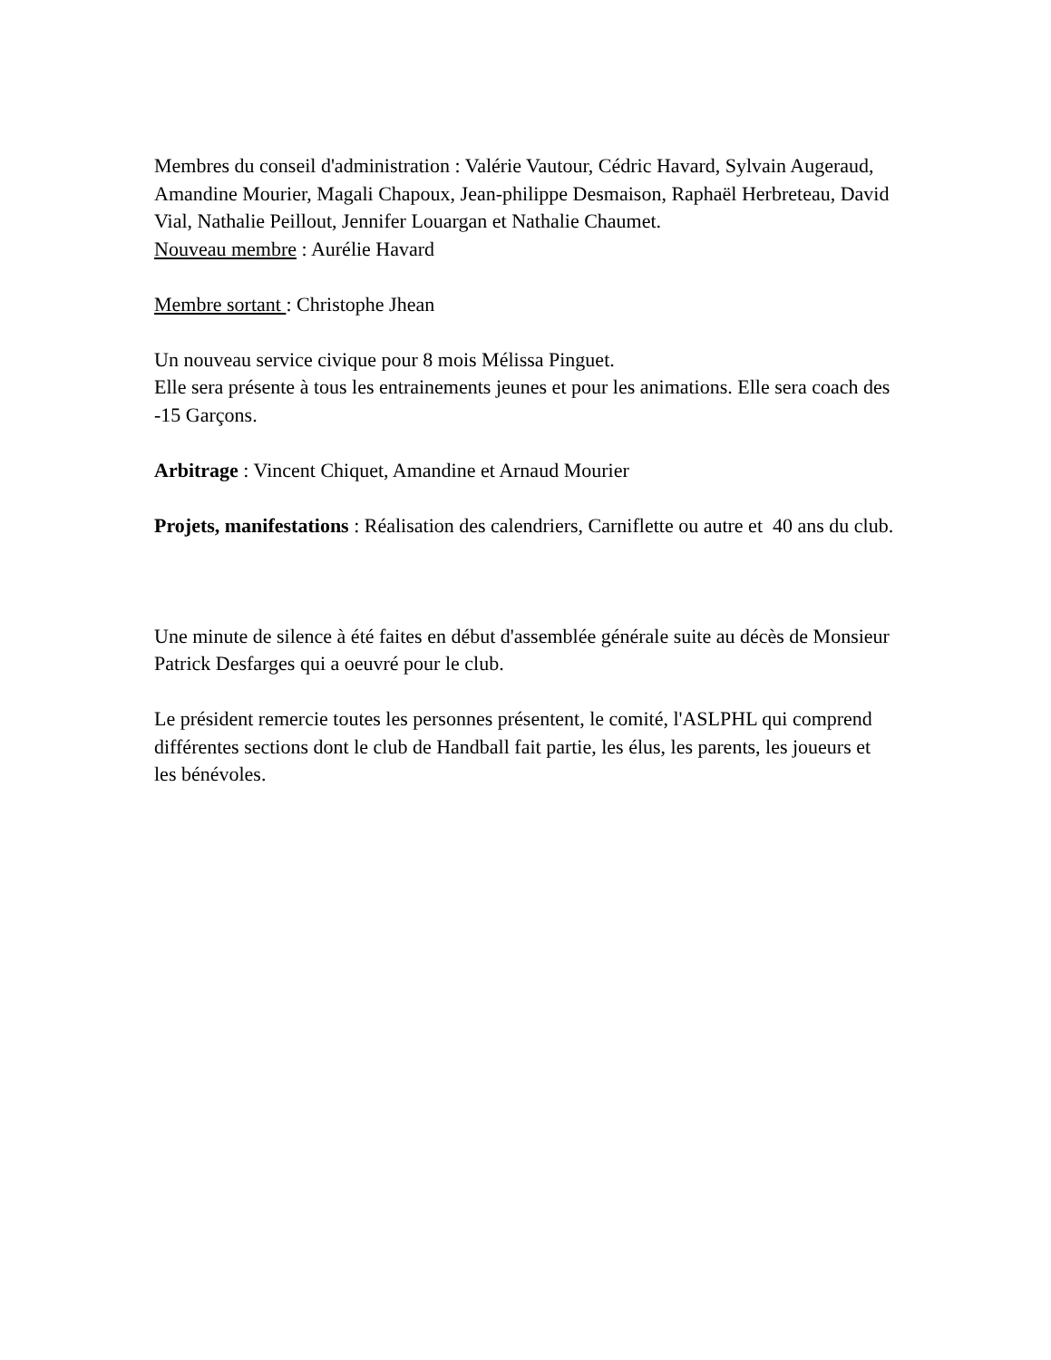Membres du conseil d'administration : Valérie Vautour, Cédric Havard, Sylvain Augeraud, Amandine Mourier, Magali Chapoux, Jean-philippe Desmaison, Raphaël Herbreteau, David Vial, Nathalie Peillout, Jennifer Louargan et Nathalie Chaumet.
Nouveau membre : Aurélie Havard
Membre sortant : Christophe Jhean
Un nouveau service civique pour 8 mois Mélissa Pinguet.
Elle sera présente à tous les entrainements jeunes et pour les animations. Elle sera coach des -15 Garçons.
Arbitrage : Vincent Chiquet, Amandine et Arnaud Mourier
Projets, manifestations : Réalisation des calendriers, Carniflette ou autre et 40 ans du club.
Une minute de silence à été faites en début d'assemblée générale suite au décès de Monsieur Patrick Desfarges qui a oeuvré pour le club.
Le président remercie toutes les personnes présentent, le comité, l'ASLPHL qui comprend différentes sections dont le club de Handball fait partie, les élus, les parents, les joueurs et les bénévoles.